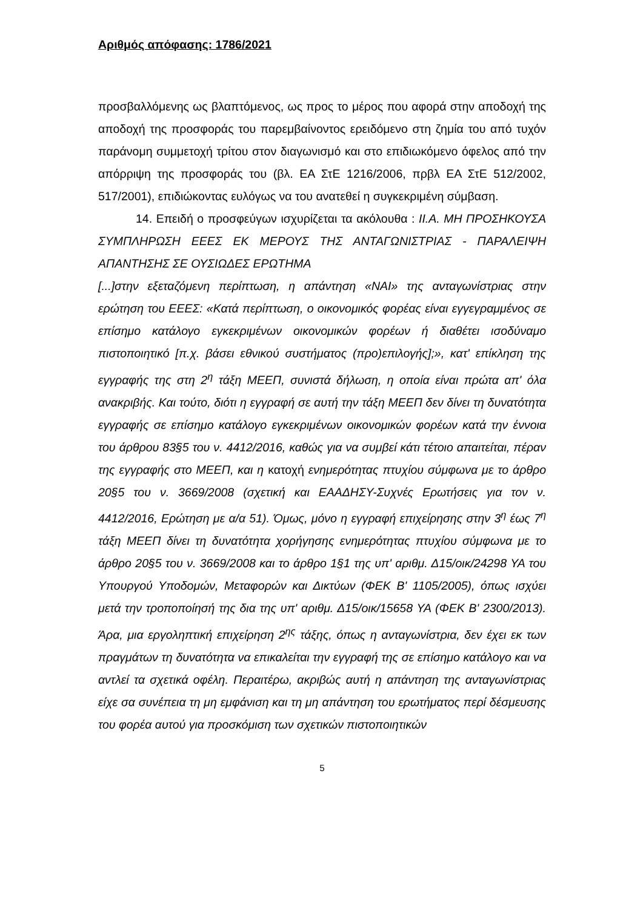Αριθμός απόφασης: 1786/2021
προσβαλλόμενης ως βλαπτόμενος, ως προς το μέρος που αφορά στην αποδοχή της αποδοχή της προσφοράς του παρεμβαίνοντος ερειδόμενο στη ζημία του από τυχόν παράνομη συμμετοχή τρίτου στον διαγωνισμό και στο επιδιωκόμενο όφελος από την απόρριψη της προσφοράς του (βλ. ΕΑ ΣτΕ 1216/2006, πρβλ ΕΑ ΣτΕ 512/2002, 517/2001), επιδιώκοντας ευλόγως να του ανατεθεί η συγκεκριμένη σύμβαση.
14. Επειδή ο προσφεύγων ισχυρίζεται τα ακόλουθα : ΙΙ.Α. ΜΗ ΠΡΟΣΗΚΟΥΣΑ ΣΥΜΠΛΗΡΩΣΗ ΕΕΕΣ ΕΚ ΜΕΡΟΥΣ ΤΗΣ ΑΝΤΑΓΩΝΙΣΤΡΙΑΣ - ΠΑΡΑΛΕΙΨΗ ΑΠΑΝΤΗΣΗΣ ΣΕ ΟΥΣΙΩΔΕΣ ΕΡΩΤΗΜΑ
[...]στην εξεταζόμενη περίπτωση, η απάντηση «ΝΑΙ» της ανταγωνίστριας στην ερώτηση του ΕΕΕΣ: «Κατά περίπτωση, ο οικονομικός φορέας είναι εγγεγραμμένος σε επίσημο κατάλογο εγκεκριμένων οικονομικών φορέων ή διαθέτει ισοδύναμο πιστοποιητικό [π.χ. βάσει εθνικού συστήματος (προ)επιλογής];», κατ' επίκληση της εγγραφής της στη 2<sup>η</sup> τάξη ΜΕΕΠ, συνιστά δήλωση, η οποία είναι πρώτα απ' όλα ανακριβής. Και τούτο, διότι η εγγραφή σε αυτή την τάξη ΜΕΕΠ δεν δίνει τη δυνατότητα εγγραφής σε επίσημο κατάλογο εγκεκριμένων οικονομικών φορέων κατά την έννοια του άρθρου 83§5 του ν. 4412/2016, καθώς για να συμβεί κάτι τέτοιο απαιτείται, πέραν της εγγραφής στο ΜΕΕΠ, και η κατοχή ενημερότητας πτυχίου σύμφωνα με το άρθρο 20§5 του ν. 3669/2008 (σχετική και ΕΑΑΔΗΣΥ-Συχνές Ερωτήσεις για τον ν. 4412/2016, Ερώτηση με α/α 51). Όμως, μόνο η εγγραφή επιχείρησης στην 3<sup>η</sup> έως 7<sup>η</sup> τάξη ΜΕΕΠ δίνει τη δυνατότητα χορήγησης ενημερότητας πτυχίου σύμφωνα με το άρθρο 20§5 του ν. 3669/2008 και το άρθρο 1§1 της υπ' αριθμ. Δ15/οικ/24298 ΥΑ του Υπουργού Υποδομών, Μεταφορών και Δικτύων (ΦΕΚ Β' 1105/2005), όπως ισχύει μετά την τροποποίησή της δια της υπ' αριθμ. Δ15/οικ/15658 ΥΑ (ΦΕΚ Β' 2300/2013). Άρα, μια εργοληπτική επιχείρηση 2<sup>ης</sup> τάξης, όπως η ανταγωνίστρια, δεν έχει εκ των πραγμάτων τη δυνατότητα να επικαλείται την εγγραφή της σε επίσημο κατάλογο και να αντλεί τα σχετικά οφέλη. Περαιτέρω, ακριβώς αυτή η απάντηση της ανταγωνίστριας είχε σα συνέπεια τη μη εμφάνιση και τη μη απάντηση του ερωτήματος περί δέσμευσης του φορέα αυτού για προσκόμιση των σχετικών πιστοποιητικών
5